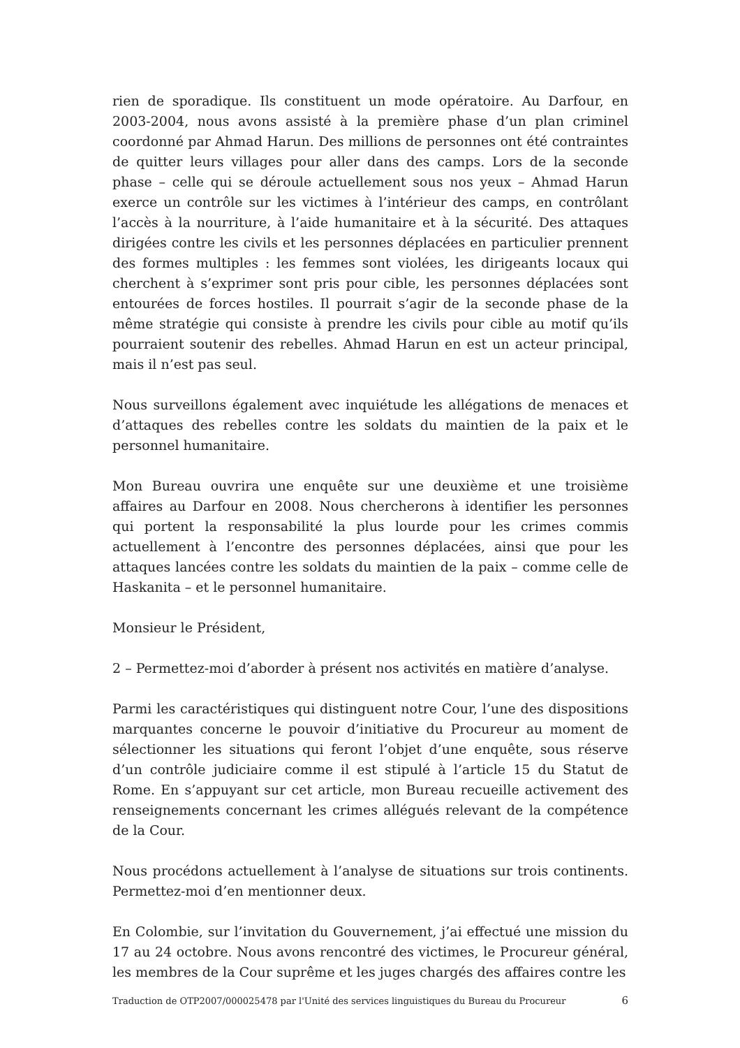rien de sporadique. Ils constituent un mode opératoire. Au Darfour, en 2003-2004, nous avons assisté à la première phase d’un plan criminel coordonné par Ahmad Harun. Des millions de personnes ont été contraintes de quitter leurs villages pour aller dans des camps. Lors de la seconde phase – celle qui se déroule actuellement sous nos yeux – Ahmad Harun exerce un contrôle sur les victimes à l’intérieur des camps, en contrôlant l’accès à la nourriture, à l’aide humanitaire et à la sécurité. Des attaques dirigées contre les civils et les personnes déplacées en particulier prennent des formes multiples : les femmes sont violées, les dirigeants locaux qui cherchent à s’exprimer sont pris pour cible, les personnes déplacées sont entourées de forces hostiles. Il pourrait s’agir de la seconde phase de la même stratégie qui consiste à prendre les civils pour cible au motif qu’ils pourraient soutenir des rebelles. Ahmad Harun en est un acteur principal, mais il n’est pas seul.
Nous surveillons également avec inquiétude les allégations de menaces et d’attaques des rebelles contre les soldats du maintien de la paix et le personnel humanitaire.
Mon Bureau ouvrira une enquête sur une deuxième et une troisième affaires au Darfour en 2008. Nous chercherons à identifier les personnes qui portent la responsabilité la plus lourde pour les crimes commis actuellement à l’encontre des personnes déplacées, ainsi que pour les attaques lancées contre les soldats du maintien de la paix – comme celle de Haskanita – et le personnel humanitaire.
Monsieur le Président,
2 – Permettez-moi d’aborder à présent nos activités en matière d’analyse.
Parmi les caractéristiques qui distinguent notre Cour, l’une des dispositions marquantes concerne le pouvoir d’initiative du Procureur au moment de sélectionner les situations qui feront l’objet d’une enquête, sous réserve d’un contrôle judiciaire comme il est stipulé à l’article 15 du Statut de Rome. En s’appuyant sur cet article, mon Bureau recueille activement des renseignements concernant les crimes allégués relevant de la compétence de la Cour.
Nous procédons actuellement à l’analyse de situations sur trois continents. Permettez-moi d’en mentionner deux.
En Colombie, sur l’invitation du Gouvernement, j’ai effectué une mission du 17 au 24 octobre. Nous avons rencontré des victimes, le Procureur général, les membres de la Cour suprême et les juges chargés des affaires contre les
Traduction de OTP2007/000025478 par l'Unité des services linguistiques du Bureau du Procureur 6